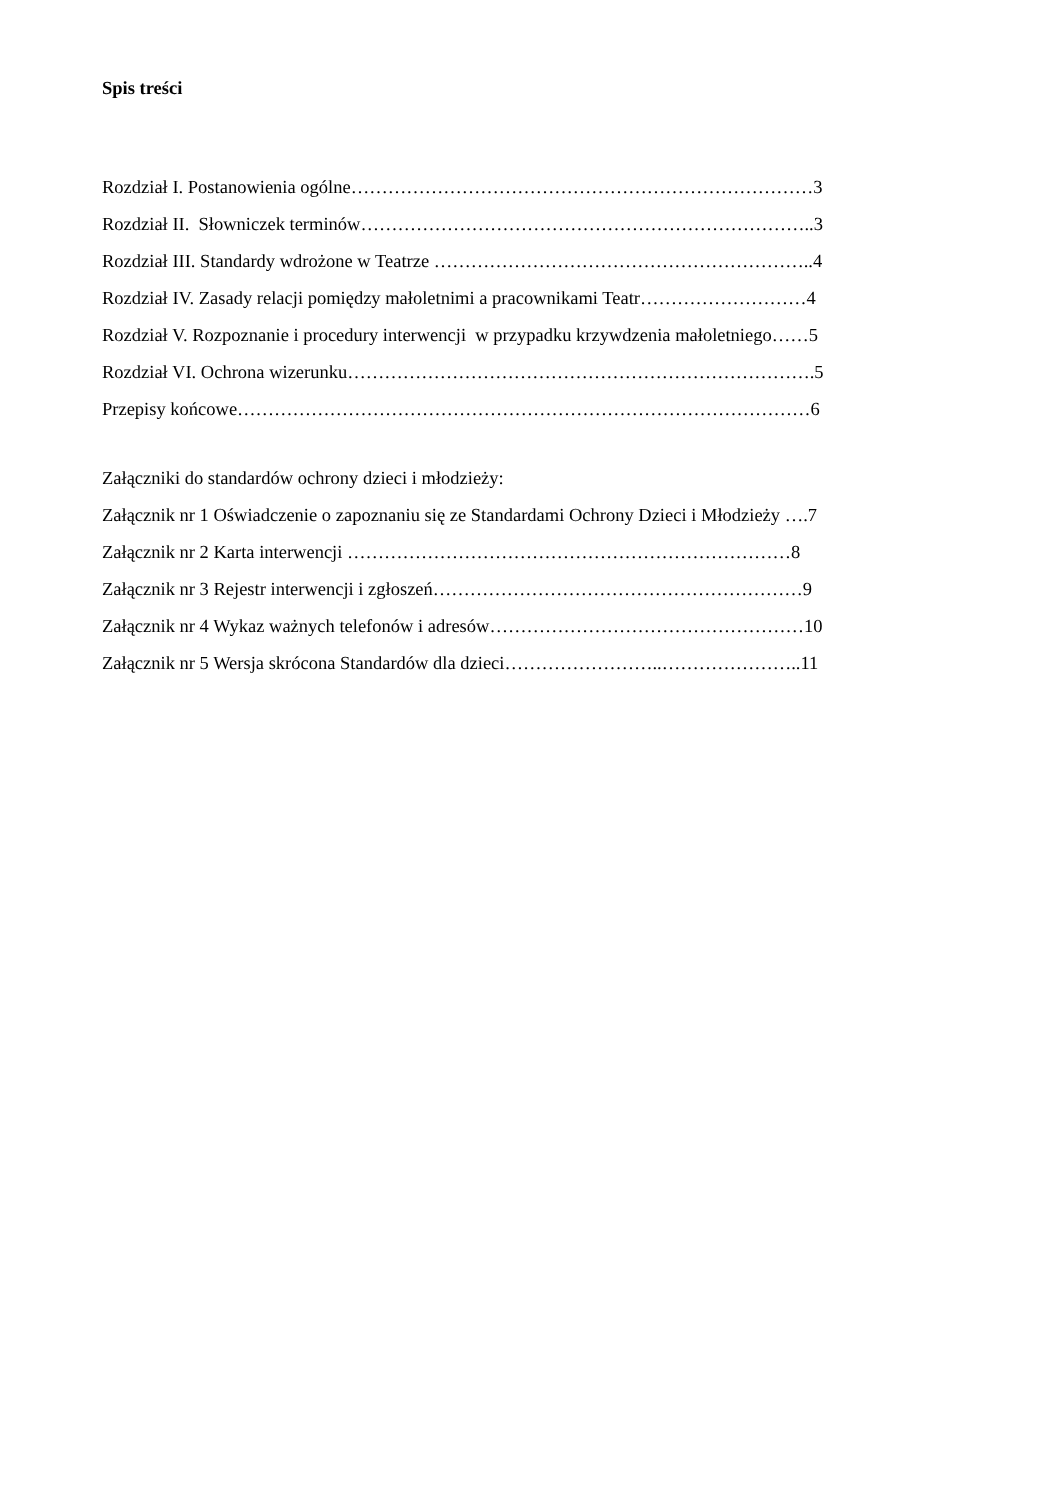Spis treści
Rozdział I. Postanowienia ogólne…………………………………………………………………3
Rozdział II. Słowniczek terminów………………………………………………………………..3
Rozdział III. Standardy wdrożone w Teatrze ……………………………………………………..4
Rozdział IV. Zasady relacji pomiędzy małoletnimi a pracownikami Teatr………………………4
Rozdział V. Rozpoznanie i procedury interwencji w przypadku krzywdzenia małoletniego……5
Rozdział VI. Ochrona wizerunku………………………………………………………………….5
Przepisy końcowe…………………………………………………………………………………6
Załączniki do standardów ochrony dzieci i młodzieży:
Załącznik nr 1 Oświadczenie o zapoznaniu się ze Standardami Ochrony Dzieci i Młodzieży ….7
Załącznik nr 2 Karta interwencji ………………………………………………………………8
Załącznik nr 3 Rejestr interwencji i zgłoszeń……………………………………………………9
Załącznik nr 4 Wykaz ważnych telefonów i adresów……………………………………………10
Załącznik nr 5 Wersja skrócona Standardów dla dzieci……………………..…………………..11